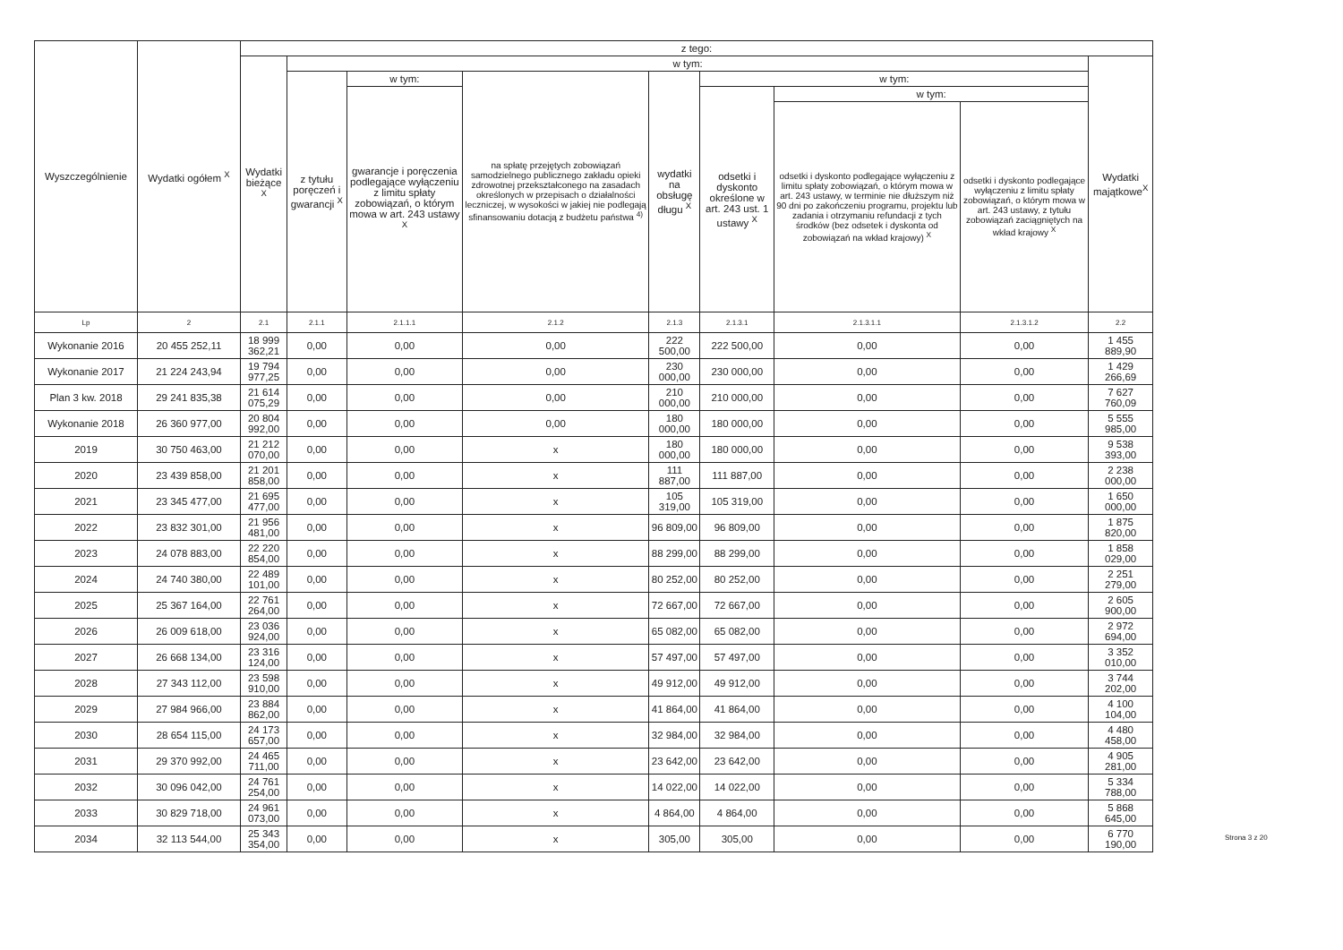| Wyszczególnienie | Wydatki ogółem <sup>X</sup> | z tego: | | | | | | | | |
| --- | --- | --- | --- | --- | --- | --- | --- | --- | --- | --- |
| | | Wydatki bieżące <sup>X</sup> | w tym: | | | | | | | Wydatki majątkowe<sup>X</sup> |
| | | | z tytułu poręczeń i gwarancji <sup>X</sup> | w tym: | na spłatę przejętych zobowiązań samodzielnego publicznego zakładu opieki zdrowotnej przekształconego na zasadach określonych w przepisach o działalności leczniczej, w wysokości w jakiej nie podlegają sfinansowaniu dotacją z budżetu państwa <sup>4)</sup> | wydatki na obsługę długu <sup>X</sup> | w tym: | | | |
| | | | | gwarancje i poręczenia podlegające wyłączeniu z limitu spłaty zobowiązań, o którym mowa w art. 243 ustawy <sup>X</sup> | | | odsetki i dyskonto określone w art. 243 ust. 1 ustawy <sup>X</sup> | w tym: | | |
| | | | | | | | | odsetki i dyskonto podlegające wyłączeniu z limitu spłaty zobowiązań, o którym mowa w art. 243 ustawy, w terminie nie dłuższym niż 90 dni po zakończeniu programu, projektu lub zadania i otrzymaniu refundacji z tych środków (bez odsetek i dyskonta od zobowiązań na wkład krajowy) <sup>X</sup> | odsetki i dyskonto podlegające wyłączeniu z limitu spłaty zobowiązań, o którym mowa w art. 243 ustawy, z tytułu zobowiązań zaciągniętych na wkład krajowy <sup>X</sup> | |
| Lp | 2 | 2.1 | 2.1.1 | 2.1.1.1 | 2.1.2 | 2.1.3 | 2.1.3.1 | 2.1.3.1.1 | 2.1.3.1.2 | 2.2 |
| Wykonanie 2016 | 20 455 252,11 | 18 999 362,21 | 0,00 | 0,00 | 0,00 | 222 500,00 | 222 500,00 | 0,00 | 0,00 | 1 455 889,90 |
| Wykonanie 2017 | 21 224 243,94 | 19 794 977,25 | 0,00 | 0,00 | 0,00 | 230 000,00 | 230 000,00 | 0,00 | 0,00 | 1 429 266,69 |
| Plan 3 kw. 2018 | 29 241 835,38 | 21 614 075,29 | 0,00 | 0,00 | 0,00 | 210 000,00 | 210 000,00 | 0,00 | 0,00 | 7 627 760,09 |
| Wykonanie 2018 | 26 360 977,00 | 20 804 992,00 | 0,00 | 0,00 | 0,00 | 180 000,00 | 180 000,00 | 0,00 | 0,00 | 5 555 985,00 |
| 2019 | 30 750 463,00 | 21 212 070,00 | 0,00 | 0,00 | x | 180 000,00 | 180 000,00 | 0,00 | 0,00 | 9 538 393,00 |
| 2020 | 23 439 858,00 | 21 201 858,00 | 0,00 | 0,00 | x | 111 887,00 | 111 887,00 | 0,00 | 0,00 | 2 238 000,00 |
| 2021 | 23 345 477,00 | 21 695 477,00 | 0,00 | 0,00 | x | 105 319,00 | 105 319,00 | 0,00 | 0,00 | 1 650 000,00 |
| 2022 | 23 832 301,00 | 21 956 481,00 | 0,00 | 0,00 | x | 96 809,00 | 96 809,00 | 0,00 | 0,00 | 1 875 820,00 |
| 2023 | 24 078 883,00 | 22 220 854,00 | 0,00 | 0,00 | x | 88 299,00 | 88 299,00 | 0,00 | 0,00 | 1 858 029,00 |
| 2024 | 24 740 380,00 | 22 489 101,00 | 0,00 | 0,00 | x | 80 252,00 | 80 252,00 | 0,00 | 0,00 | 2 251 279,00 |
| 2025 | 25 367 164,00 | 22 761 264,00 | 0,00 | 0,00 | x | 72 667,00 | 72 667,00 | 0,00 | 0,00 | 2 605 900,00 |
| 2026 | 26 009 618,00 | 23 036 924,00 | 0,00 | 0,00 | x | 65 082,00 | 65 082,00 | 0,00 | 0,00 | 2 972 694,00 |
| 2027 | 26 668 134,00 | 23 316 124,00 | 0,00 | 0,00 | x | 57 497,00 | 57 497,00 | 0,00 | 0,00 | 3 352 010,00 |
| 2028 | 27 343 112,00 | 23 598 910,00 | 0,00 | 0,00 | x | 49 912,00 | 49 912,00 | 0,00 | 0,00 | 3 744 202,00 |
| 2029 | 27 984 966,00 | 23 884 862,00 | 0,00 | 0,00 | x | 41 864,00 | 41 864,00 | 0,00 | 0,00 | 4 100 104,00 |
| 2030 | 28 654 115,00 | 24 173 657,00 | 0,00 | 0,00 | x | 32 984,00 | 32 984,00 | 0,00 | 0,00 | 4 480 458,00 |
| 2031 | 29 370 992,00 | 24 465 711,00 | 0,00 | 0,00 | x | 23 642,00 | 23 642,00 | 0,00 | 0,00 | 4 905 281,00 |
| 2032 | 30 096 042,00 | 24 761 254,00 | 0,00 | 0,00 | x | 14 022,00 | 14 022,00 | 0,00 | 0,00 | 5 334 788,00 |
| 2033 | 30 829 718,00 | 24 961 073,00 | 0,00 | 0,00 | x | 4 864,00 | 4 864,00 | 0,00 | 0,00 | 5 868 645,00 |
| 2034 | 32 113 544,00 | 25 343 354,00 | 0,00 | 0,00 | x | 305,00 | 305,00 | 0,00 | 0,00 | 6 770 190,00 |
Strona 3 z 20